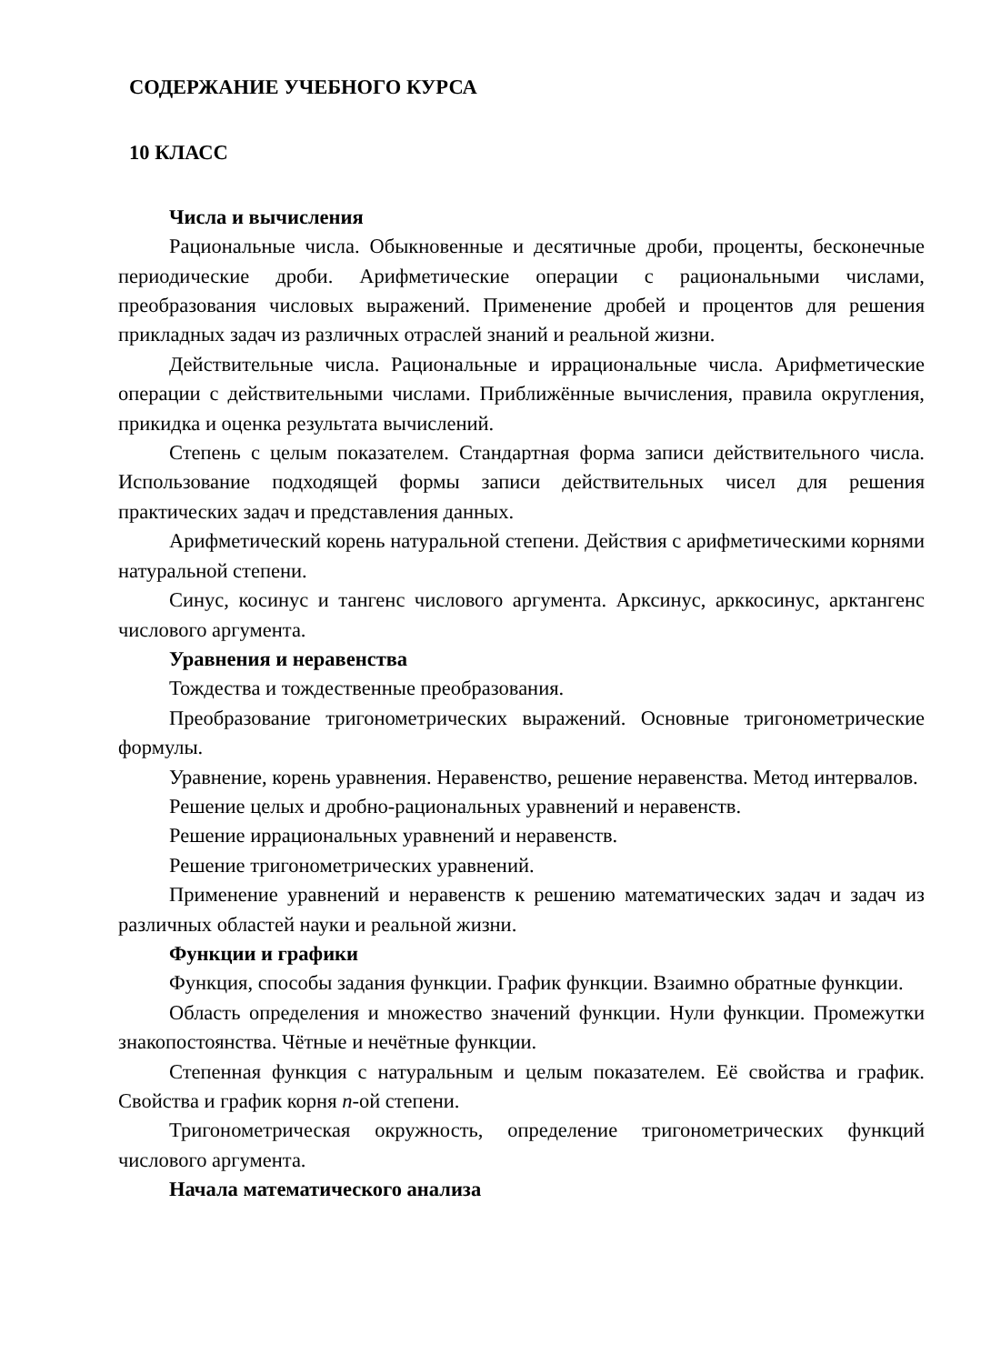СОДЕРЖАНИЕ УЧЕБНОГО КУРСА
10 КЛАСС
Числа и вычисления
Рациональные числа. Обыкновенные и десятичные дроби, проценты, бесконечные периодические дроби. Арифметические операции с рациональными числами, преобразования числовых выражений. Применение дробей и процентов для решения прикладных задач из различных отраслей знаний и реальной жизни.
Действительные числа. Рациональные и иррациональные числа. Арифметические операции с действительными числами. Приближённые вычисления, правила округления, прикидка и оценка результата вычислений.
Степень с целым показателем. Стандартная форма записи действительного числа. Использование подходящей формы записи действительных чисел для решения практических задач и представления данных.
Арифметический корень натуральной степени. Действия с арифметическими корнями натуральной степени.
Синус, косинус и тангенс числового аргумента. Арксинус, арккосинус, арктангенс числового аргумента.
Уравнения и неравенства
Тождества и тождественные преобразования.
Преобразование тригонометрических выражений. Основные тригонометрические формулы.
Уравнение, корень уравнения. Неравенство, решение неравенства. Метод интервалов.
Решение целых и дробно-рациональных уравнений и неравенств.
Решение иррациональных уравнений и неравенств.
Решение тригонометрических уравнений.
Применение уравнений и неравенств к решению математических задач и задач из различных областей науки и реальной жизни.
Функции и графики
Функция, способы задания функции. График функции. Взаимно обратные функции.
Область определения и множество значений функции. Нули функции. Промежутки знакопостоянства. Чётные и нечётные функции.
Степенная функция с натуральным и целым показателем. Её свойства и график. Свойства и график корня n-ой степени.
Тригонометрическая окружность, определение тригонометрических функций числового аргумента.
Начала математического анализа